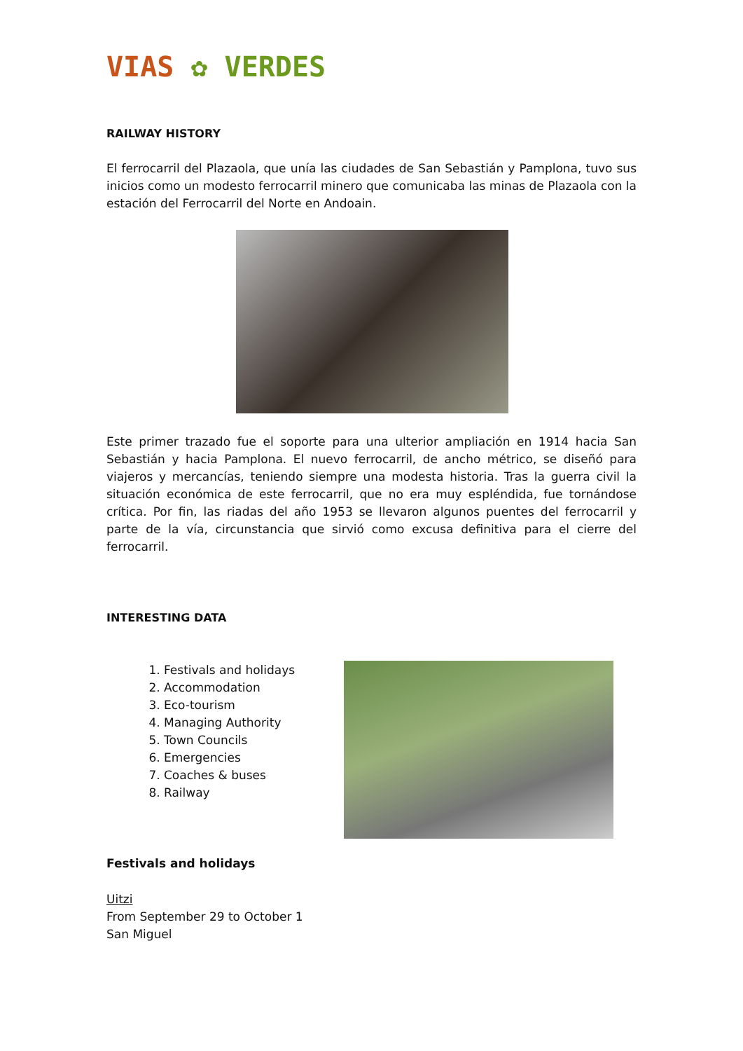VIAS ✿ VERDES
RAILWAY HISTORY
El ferrocarril del Plazaola, que unía las ciudades de San Sebastián y Pamplona, tuvo sus inicios como un modesto ferrocarril minero que comunicaba las minas de Plazaola con la estación del Ferrocarril del Norte en Andoain.
Este primer trazado fue el soporte para una ulterior ampliación en 1914 hacia San Sebastián y hacia Pamplona. El nuevo ferrocarril, de ancho métrico, se diseñó para viajeros y mercancías, teniendo siempre una modesta historia. Tras la guerra civil la situación económica de este ferrocarril, que no era muy espléndida, fue tornándose crítica. Por fin, las riadas del año 1953 se llevaron algunos puentes del ferrocarril y parte de la vía, circunstancia que sirvió como excusa definitiva para el cierre del ferrocarril.
INTERESTING DATA
1. Festivals and holidays
2. Accommodation
3. Eco-tourism
4. Managing Authority
5. Town Councils
6. Emergencies
7. Coaches & buses
8. Railway
Festivals and holidays
Uitzi
From September 29 to October 1
San Miguel